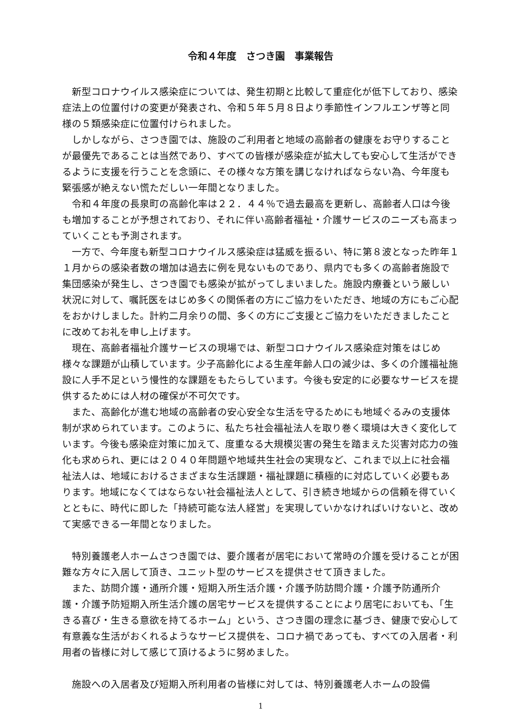令和４年度　さつき園　事業報告
新型コロナウイルス感染症については、発生初期と比較して重症化が低下しており、感染症法上の位置付けの変更が発表され、令和５年５月８日より季節性インフルエンザ等と同様の５類感染症に位置付けられました。
しかしながら、さつき園では、施設のご利用者と地域の高齢者の健康をお守りすることが最優先であることは当然であり、すべての皆様が感染症が拡大しても安心して生活ができるように支援を行うことを念頭に、その様々な方策を講じなければならない為、今年度も緊張感が絶えない慌ただしい一年間となりました。
令和４年度の長泉町の高齢化率は２２．４４％で過去最高を更新し、高齢者人口は今後も増加することが予想されており、それに伴い高齢者福祉・介護サービスのニーズも高まっていくことも予測されます。
一方で、今年度も新型コロナウイルス感染症は猛威を振るい、特に第８波となった昨年１１月からの感染者数の増加は過去に例を見ないものであり、県内でも多くの高齢者施設で集団感染が発生し、さつき園でも感染が拡がってしまいました。施設内療養という厳しい状況に対して、嘱託医をはじめ多くの関係者の方にご協力をいただき、地域の方にもご心配をおかけしました。計約二月余りの間、多くの方にご支援とご協力をいただきましたことに改めてお礼を申し上げます。
現在、高齢者福祉介護サービスの現場では、新型コロナウイルス感染症対策をはじめ様々な課題が山積しています。少子高齢化による生産年齢人口の減少は、多くの介護福祉施設に人手不足という慢性的な課題をもたらしています。今後も安定的に必要なサービスを提供するためには人材の確保が不可欠です。
また、高齢化が進む地域の高齢者の安心安全な生活を守るためにも地域ぐるみの支援体制が求められています。このように、私たち社会福祉法人を取り巻く環境は大きく変化しています。今後も感染症対策に加えて、度重なる大規模災害の発生を踏まえた災害対応力の強化も求められ、更には２０４０年問題や地域共生社会の実現など、これまで以上に社会福祉法人は、地域におけるさまざまな生活課題・福祉課題に積極的に対応していく必要もあります。地域になくてはならない社会福祉法人として、引き続き地域からの信頼を得ていくとともに、時代に即した「持続可能な法人経営」を実現していかなければいけないと、改めて実感できる一年間となりました。
特別養護老人ホームさつき園では、要介護者が居宅において常時の介護を受けることが困難な方々に入居して頂き、ユニット型のサービスを提供させて頂きました。
また、訪問介護・通所介護・短期入所生活介護・介護予防訪問介護・介護予防通所介護・介護予防短期入所生活介護の居宅サービスを提供することにより居宅においても、「生きる喜び・生きる意欲を持てるホーム」という、さつき園の理念に基づき、健康で安心して有意義な生活がおくれるようなサービス提供を、コロナ禍であっても、すべての入居者・利用者の皆様に対して感じて頂けるように努めました。
施設への入居者及び短期入所利用者の皆様に対しては、特別養護老人ホームの設備
1